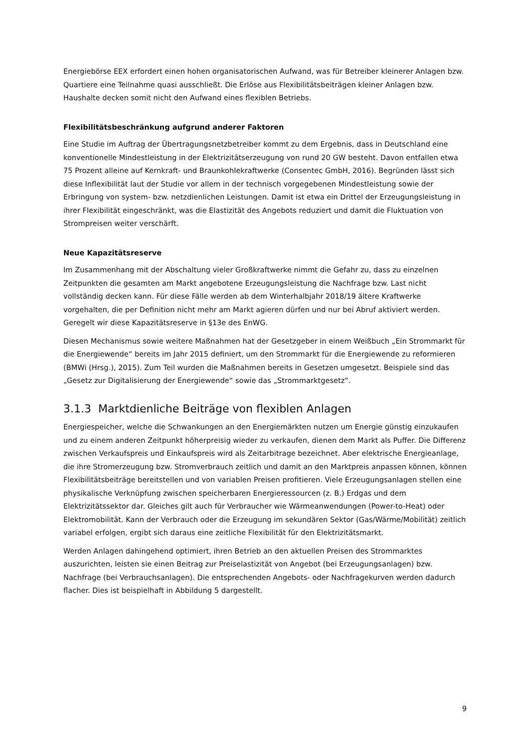Energiebörse EEX erfordert einen hohen organisatorischen Aufwand, was für Betreiber kleinerer Anlagen bzw. Quartiere eine Teilnahme quasi ausschließt. Die Erlöse aus Flexibilitätsbeiträgen kleiner Anlagen bzw. Haushalte decken somit nicht den Aufwand eines flexiblen Betriebs.
Flexibilitätsbeschränkung aufgrund anderer Faktoren
Eine Studie im Auftrag der Übertragungsnetzbetreiber kommt zu dem Ergebnis, dass in Deutschland eine konventionelle Mindestleistung in der Elektrizitätserzeugung von rund 20 GW besteht. Davon entfallen etwa 75 Prozent alleine auf Kernkraft- und Braunkohlekraftwerke (Consentec GmbH, 2016). Begründen lässt sich diese Inflexibilität laut der Studie vor allem in der technisch vorgegebenen Mindestleistung sowie der Erbringung von system- bzw. netzdienlichen Leistungen. Damit ist etwa ein Drittel der Erzeugungsleistung in ihrer Flexibilität eingeschränkt, was die Elastizität des Angebots reduziert und damit die Fluktuation von Strompreisen weiter verschärft.
Neue Kapazitätsreserve
Im Zusammenhang mit der Abschaltung vieler Großkraftwerke nimmt die Gefahr zu, dass zu einzelnen Zeitpunkten die gesamten am Markt angebotene Erzeugungsleistung die Nachfrage bzw. Last nicht vollständig decken kann. Für diese Fälle werden ab dem Winterhalbjahr 2018/19 ältere Kraftwerke vorgehalten, die per Definition nicht mehr am Markt agieren dürfen und nur bei Abruf aktiviert werden. Geregelt wir diese Kapazitätsreserve in §13e des EnWG.
Diesen Mechanismus sowie weitere Maßnahmen hat der Gesetzgeber in einem Weißbuch „Ein Strommarkt für die Energiewende“ bereits im Jahr 2015 definiert, um den Strommarkt für die Energiewende zu reformieren (BMWi (Hrsg.), 2015). Zum Teil wurden die Maßnahmen bereits in Gesetzen umgesetzt. Beispiele sind das „Gesetz zur Digitalisierung der Energiewende“ sowie das „Strommarktgesetz“.
3.1.3 Marktdienliche Beiträge von flexiblen Anlagen
Energiespeicher, welche die Schwankungen an den Energiemärkten nutzen um Energie günstig einzukaufen und zu einem anderen Zeitpunkt höherpreisig wieder zu verkaufen, dienen dem Markt als Puffer. Die Differenz zwischen Verkaufspreis und Einkaufspreis wird als Zeitarbitrage bezeichnet. Aber elektrische Energieanlage, die ihre Stromerzeugung bzw. Stromverbrauch zeitlich und damit an den Marktpreis anpassen können, können Flexibilitätsbeiträge bereitstellen und von variablen Preisen profitieren. Viele Erzeugungsanlagen stellen eine physikalische Verknüpfung zwischen speicherbaren Energieressourcen (z. B.) Erdgas und dem Elektrizitätssektor dar. Gleiches gilt auch für Verbraucher wie Wärmeanwendungen (Power-to-Heat) oder Elektromobilität. Kann der Verbrauch oder die Erzeugung im sekundären Sektor (Gas/Wärme/Mobilität) zeitlich variabel erfolgen, ergibt sich daraus eine zeitliche Flexibilität für den Elektrizitätsmarkt.
Werden Anlagen dahingehend optimiert, ihren Betrieb an den aktuellen Preisen des Strommarktes auszurichten, leisten sie einen Beitrag zur Preiselastizität von Angebot (bei Erzeugungsanlagen) bzw. Nachfrage (bei Verbrauchsanlagen). Die entsprechenden Angebots- oder Nachfragekurven werden dadurch flacher. Dies ist beispielhaft in Abbildung 5 dargestellt.
9